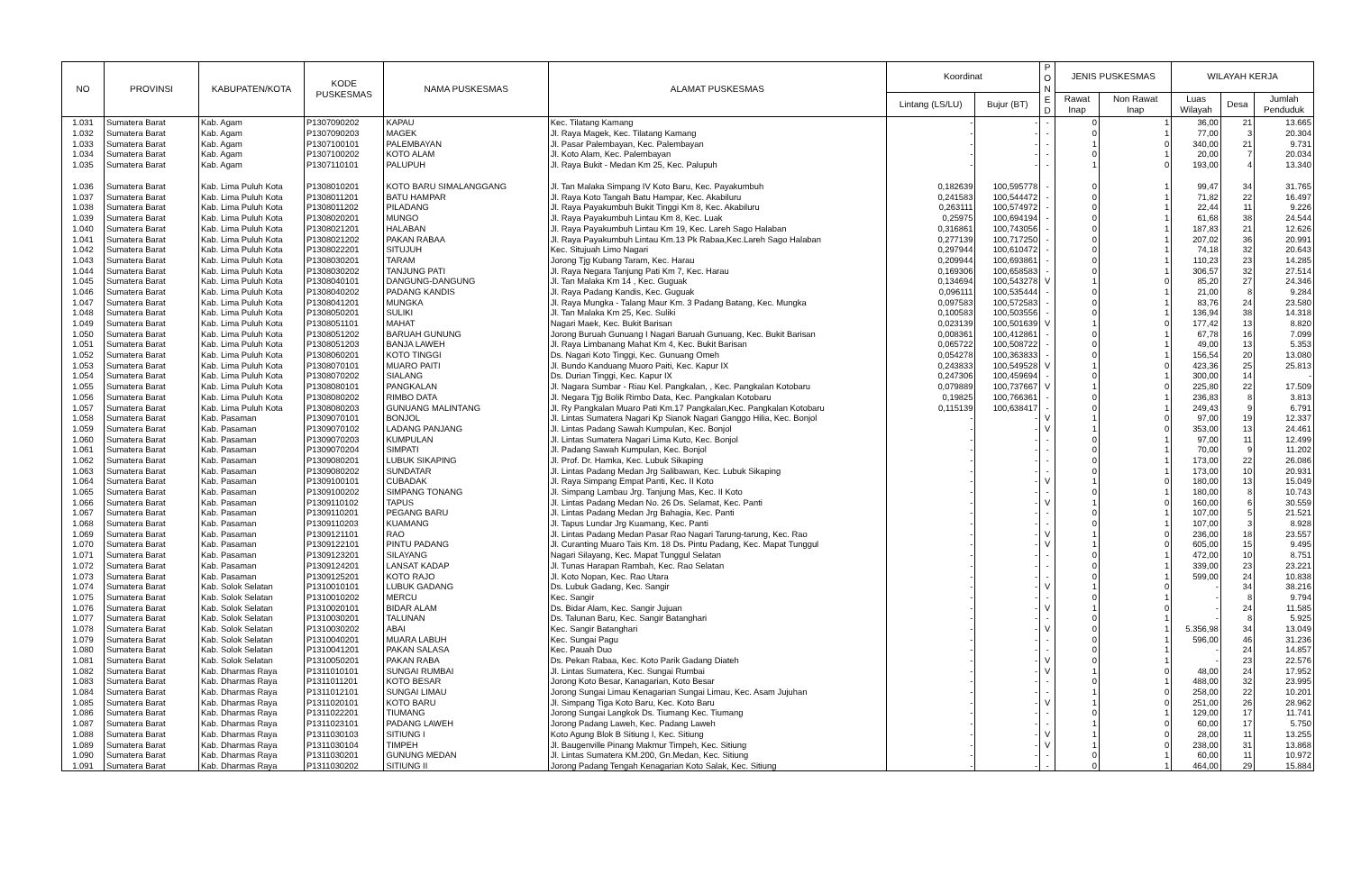| NO | PROVINSI | KABUPATEN/KOTA | KODE PUSKESMAS | NAMA PUSKESMAS | ALAMAT PUSKESMAS | Koordinat | | P O N E D | JENIS PUSKESMAS | | WILAYAH KERJA | | |
| --- | --- | --- | --- | --- | --- | --- | --- | --- | --- | --- | --- | --- | --- |
| | | | | | | Lintang (LS/LU) | Bujur (BT) | | Rawat Inap | Non Rawat Inap | Luas Wilayah | Desa | Jumlah Penduduk |
| 1.031 | Sumatera Barat | Kab. Agam | P1307090202 | KAPAU | Kec. Tilatang Kamang | - | - | - | 0 | 1 | 36,00 | 21 | 13.665 |
| 1.032 | Sumatera Barat | Kab. Agam | P1307090203 | MAGEK | Jl. Raya Magek, Kec. Tilatang Kamang | - | - | - | 0 | 1 | 77,00 | 3 | 20.304 |
| 1.033 | Sumatera Barat | Kab. Agam | P1307100101 | PALEMBAYAN | Jl. Pasar Palembayan, Kec. Palembayan | - | - | - | 1 | 0 | 340,00 | 21 | 9.731 |
| 1.034 | Sumatera Barat | Kab. Agam | P1307100202 | KOTO ALAM | Jl. Koto Alam, Kec. Palembayan | - | - | - | 0 | 1 | 20,00 | 7 | 20.034 |
| 1.035 | Sumatera Barat | Kab. Agam | P1307110101 | PALUPUH | Jl. Raya Bukit - Medan Km 25, Kec. Palupuh | - | - | - | 1 | 0 | 193,00 | 4 | 13.340 |
| 1.036 | Sumatera Barat | Kab. Lima Puluh Kota | P1308010201 | KOTO BARU SIMALANGGANG | Jl. Tan Malaka Simpang IV Koto Baru, Kec. Payakumbuh | 0,182639 | 100,595778 | - | 0 | 1 | 99,47 | 34 | 31.765 |
| 1.037 | Sumatera Barat | Kab. Lima Puluh Kota | P1308011201 | BATU HAMPAR | Jl. Raya Koto Tangah Batu Hampar, Kec. Akabiluru | 0,241583 | 100,544472 | - | 0 | 1 | 71,82 | 22 | 16.497 |
| 1.038 | Sumatera Barat | Kab. Lima Puluh Kota | P1308011202 | PILADANG | Jl. Raya Payakumbuh Bukit Tinggi Km 8, Kec. Akabiluru | 0,263111 | 100,574972 | - | 0 | 1 | 22,44 | 11 | 9.226 |
| 1.039 | Sumatera Barat | Kab. Lima Puluh Kota | P1308020201 | MUNGO | Jl. Raya Payakumbuh Lintau Km 8, Kec. Luak | 0,25975 | 100,694194 | - | 0 | 1 | 61,68 | 38 | 24.544 |
| 1.040 | Sumatera Barat | Kab. Lima Puluh Kota | P1308021201 | HALABAN | Jl. Raya Payakumbuh Lintau Km 19, Kec. Lareh Sago Halaban | 0,316861 | 100,743056 | - | 0 | 1 | 187,83 | 21 | 12.626 |
| 1.041 | Sumatera Barat | Kab. Lima Puluh Kota | P1308021202 | PAKAN RABAA | Jl. Raya Payakumbuh Lintau Km.13 Pk Rabaa,Kec.Lareh Sago Halaban | 0,277139 | 100,717250 | - | 0 | 1 | 207,02 | 36 | 20.991 |
| 1.042 | Sumatera Barat | Kab. Lima Puluh Kota | P1308022201 | SITUJUH | Kec. Situjuah Limo Nagari | 0,297944 | 100,610472 | - | 0 | 1 | 74,18 | 32 | 20.643 |
| 1.043 | Sumatera Barat | Kab. Lima Puluh Kota | P1308030201 | TARAM | Jorong Tjg Kubang Taram, Kec. Harau | 0,209944 | 100,693861 | - | 0 | 1 | 110,23 | 23 | 14.285 |
| 1.044 | Sumatera Barat | Kab. Lima Puluh Kota | P1308030202 | TANJUNG PATI | Jl. Raya Negara Tanjung Pati Km 7, Kec. Harau | 0,169306 | 100,658583 | - | 0 | 1 | 306,57 | 32 | 27.514 |
| 1.045 | Sumatera Barat | Kab. Lima Puluh Kota | P1308040101 | DANGUNG-DANGUNG | Jl. Tan Malaka Km 14 , Kec. Guguak | 0,134694 | 100,543278 | V | 1 | 0 | 85,20 | 27 | 24.346 |
| 1.046 | Sumatera Barat | Kab. Lima Puluh Kota | P1308040202 | PADANG KANDIS | Jl. Raya Padang Kandis, Kec. Guguak | 0,096111 | 100,535444 | - | 0 | 1 | 21,00 | 8 | 9.284 |
| 1.047 | Sumatera Barat | Kab. Lima Puluh Kota | P1308041201 | MUNGKA | Jl. Raya Mungka - Talang Maur Km. 3 Padang Batang, Kec. Mungka | 0,097583 | 100,572583 | - | 0 | 1 | 83,76 | 24 | 23.580 |
| 1.048 | Sumatera Barat | Kab. Lima Puluh Kota | P1308050201 | SULIKI | Jl. Tan Malaka Km 25, Kec. Suliki | 0,100583 | 100,503556 | - | 0 | 1 | 136,94 | 38 | 14.318 |
| 1.049 | Sumatera Barat | Kab. Lima Puluh Kota | P1308051101 | MAHAT | Nagari Maek, Kec. Bukit Barisan | 0,023139 | 100,501639 | V | 1 | 0 | 177,42 | 13 | 8.820 |
| 1.050 | Sumatera Barat | Kab. Lima Puluh Kota | P1308051202 | BARUAH GUNUNG | Jorong Buruah Gunuang I Nagari Baruah Gunuang, Kec. Bukit Barisan | 0,008361 | 100,412861 | - | 0 | 1 | 67,78 | 16 | 7.099 |
| 1.051 | Sumatera Barat | Kab. Lima Puluh Kota | P1308051203 | BANJA LAWEH | Jl. Raya Limbanang Mahat Km 4, Kec. Bukit Barisan | 0,065722 | 100,508722 | - | 0 | 1 | 49,00 | 13 | 5.353 |
| 1.052 | Sumatera Barat | Kab. Lima Puluh Kota | P1308060201 | KOTO TINGGI | Ds. Nagari Koto Tinggi, Kec. Gunuang Omeh | 0,054278 | 100,363833 | - | 0 | 1 | 156,54 | 20 | 13.080 |
| 1.053 | Sumatera Barat | Kab. Lima Puluh Kota | P1308070101 | MUARO PAITI | Jl. Bundo Kanduang Muoro Paiti, Kec. Kapur IX | 0,243833 | 100,549528 | V | 1 | 0 | 423,36 | 25 | 25.813 |
| 1.054 | Sumatera Barat | Kab. Lima Puluh Kota | P1308070202 | SIALANG | Ds. Durian Tinggi, Kec. Kapur IX | 0,247306 | 100,459694 | - | 0 | 1 | 300,00 | 14 | - |
| 1.055 | Sumatera Barat | Kab. Lima Puluh Kota | P1308080101 | PANGKALAN | Jl. Nagara Sumbar - Riau Kel. Pangkalan, , Kec. Pangkalan Kotobaru | 0,079889 | 100,737667 | V | 1 | 0 | 225,80 | 22 | 17.509 |
| 1.056 | Sumatera Barat | Kab. Lima Puluh Kota | P1308080202 | RIMBO DATA | Jl. Negara Tjg Bolik Rimbo Data, Kec. Pangkalan Kotobaru | 0,19825 | 100,766361 | - | 0 | 1 | 236,83 | 8 | 3.813 |
| 1.057 | Sumatera Barat | Kab. Lima Puluh Kota | P1308080203 | GUNUANG MALINTANG | Jl. Ry Pangkalan Muaro Pati Km.17 Pangkalan,Kec. Pangkalan Kotobaru | 0,115139 | 100,638417 | - | 0 | 1 | 249,43 | 9 | 6.791 |
| 1.058 | Sumatera Barat | Kab. Pasaman | P1309070101 | BONJOL | Jl. Lintas Sumatera Nagari Kp Sianok Nagari Ganggo Hilia, Kec. Bonjol | - | - | V | 1 | 0 | 97,00 | 19 | 12.337 |
| 1.059 | Sumatera Barat | Kab. Pasaman | P1309070102 | LADANG PANJANG | Jl. Lintas Padang Sawah Kumpulan, Kec. Bonjol | - | - | V | 1 | 0 | 353,00 | 13 | 24.461 |
| 1.060 | Sumatera Barat | Kab. Pasaman | P1309070203 | KUMPULAN | Jl. Lintas Sumatera Nagari Lima Kuto, Kec. Bonjol | - | - | - | 0 | 1 | 97,00 | 11 | 12.499 |
| 1.061 | Sumatera Barat | Kab. Pasaman | P1309070204 | SIMPATI | Jl. Padang Sawah Kumpulan, Kec. Bonjol | - | - | - | 0 | 1 | 70,00 | 9 | 11.202 |
| 1.062 | Sumatera Barat | Kab. Pasaman | P1309080201 | LUBUK SIKAPING | Jl. Prof. Dr. Hamka, Kec. Lubuk Sikaping | - | - | - | 0 | 1 | 173,00 | 22 | 26.086 |
| 1.063 | Sumatera Barat | Kab. Pasaman | P1309080202 | SUNDATAR | Jl. Lintas Padang Medan Jrg Salibawan, Kec. Lubuk Sikaping | - | - | - | 0 | 1 | 173,00 | 10 | 20.931 |
| 1.064 | Sumatera Barat | Kab. Pasaman | P1309100101 | CUBADAK | Jl. Raya Simpang Empat Panti, Kec. II Koto | - | - | V | 1 | 0 | 180,00 | 13 | 15.049 |
| 1.065 | Sumatera Barat | Kab. Pasaman | P1309100202 | SIMPANG TONANG | Jl. Simpang Lambau Jrg. Tanjung Mas, Kec. II Koto | - | - | - | 0 | 1 | 180,00 | 8 | 10.743 |
| 1.066 | Sumatera Barat | Kab. Pasaman | P1309110102 | TAPUS | Jl. Lintas Padang Medan No. 26 Ds. Selamat, Kec. Panti | - | - | V | 1 | 0 | 160,00 | 6 | 30.559 |
| 1.067 | Sumatera Barat | Kab. Pasaman | P1309110201 | PEGANG BARU | Jl. Lintas Padang Medan Jrg Bahagia, Kec. Panti | - | - | - | 0 | 1 | 107,00 | 5 | 21.521 |
| 1.068 | Sumatera Barat | Kab. Pasaman | P1309110203 | KUAMANG | Jl. Tapus Lundar Jrg Kuamang, Kec. Panti | - | - | - | 0 | 1 | 107,00 | 3 | 8.928 |
| 1.069 | Sumatera Barat | Kab. Pasaman | P1309121101 | RAO | Jl. Lintas Padang Medan Pasar Rao Nagari Tarung-tarung, Kec. Rao | - | - | V | 1 | 0 | 236,00 | 18 | 23.557 |
| 1.070 | Sumatera Barat | Kab. Pasaman | P1309122101 | PINTU PADANG | Jl. Curanting Muaro Tais Km. 18 Ds. Pintu Padang, Kec. Mapat Tunggul | - | - | V | 1 | 0 | 605,00 | 15 | 9.495 |
| 1.071 | Sumatera Barat | Kab. Pasaman | P1309123201 | SILAYANG | Nagari Silayang, Kec. Mapat Tunggul Selatan | - | - | - | 0 | 1 | 472,00 | 10 | 8.751 |
| 1.072 | Sumatera Barat | Kab. Pasaman | P1309124201 | LANSAT KADAP | Jl. Tunas Harapan Rambah, Kec. Rao Selatan | - | - | - | 0 | 1 | 339,00 | 23 | 23.221 |
| 1.073 | Sumatera Barat | Kab. Pasaman | P1309125201 | KOTO RAJO | Jl. Koto Nopan, Kec. Rao Utara | - | - | - | 0 | 1 | 599,00 | 24 | 10.838 |
| 1.074 | Sumatera Barat | Kab. Solok Selatan | P1310010101 | LUBUK GADANG | Ds. Lubuk Gadang, Kec. Sangir | - | - | V | 1 | 0 | - | 34 | 38.216 |
| 1.075 | Sumatera Barat | Kab. Solok Selatan | P1310010202 | MERCU | Kec. Sangir | - | - | - | 0 | 1 | - | 8 | 9.794 |
| 1.076 | Sumatera Barat | Kab. Solok Selatan | P1310020101 | BIDAR ALAM | Ds. Bidar Alam, Kec. Sangir Jujuan | - | - | V | 1 | 0 | - | 24 | 11.585 |
| 1.077 | Sumatera Barat | Kab. Solok Selatan | P1310030201 | TALUNAN | Ds. Talunan Baru, Kec. Sangir Batanghari | - | - | - | 0 | 1 | - | 8 | 5.925 |
| 1.078 | Sumatera Barat | Kab. Solok Selatan | P1310030202 | ABAI | Kec. Sangir Batanghari | - | - | V | 0 | 1 | 5.356,98 | 34 | 13.049 |
| 1.079 | Sumatera Barat | Kab. Solok Selatan | P1310040201 | MUARA LABUH | Kec. Sungai Pagu | - | - | - | 0 | 1 | 596,00 | 46 | 31.236 |
| 1.080 | Sumatera Barat | Kab. Solok Selatan | P1310041201 | PAKAN SALASA | Kec. Pauah Duo | - | - | - | 0 | 1 | - | 24 | 14.857 |
| 1.081 | Sumatera Barat | Kab. Solok Selatan | P1310050201 | PAKAN RABA | Ds. Pekan Rabaa, Kec. Koto Parik Gadang Diateh | - | - | V | 0 | 1 | - | 23 | 22.576 |
| 1.082 | Sumatera Barat | Kab. Dharmas Raya | P1311010101 | SUNGAI RUMBAI | Jl. Lintas Sumatera, Kec. Sungai Rumbai | - | - | V | 1 | 0 | 48,00 | 24 | 17.952 |
| 1.083 | Sumatera Barat | Kab. Dharmas Raya | P1311011201 | KOTO BESAR | Jorong Koto Besar, Kanagarian, Koto Besar | - | - | - | 0 | 1 | 488,00 | 32 | 23.995 |
| 1.084 | Sumatera Barat | Kab. Dharmas Raya | P1311012101 | SUNGAI LIMAU | Jorong Sungai Limau Kenagarian Sungai Limau, Kec. Asam Jujuhan | - | - | - | 1 | 0 | 258,00 | 22 | 10.201 |
| 1.085 | Sumatera Barat | Kab. Dharmas Raya | P1311020101 | KOTO BARU | Jl. Simpang Tiga Koto Baru, Kec. Koto Baru | - | - | V | 1 | 0 | 251,00 | 26 | 28.962 |
| 1.086 | Sumatera Barat | Kab. Dharmas Raya | P1311022201 | TIUMANG | Jorong Sungai Langkok Ds. Tiumang Kec. Tiumang | - | - | - | 0 | 1 | 129,00 | 17 | 11.741 |
| 1.087 | Sumatera Barat | Kab. Dharmas Raya | P1311023101 | PADANG LAWEH | Jorong Padang Laweh, Kec. Padang Laweh | - | - | - | 1 | 0 | 60,00 | 17 | 5.750 |
| 1.088 | Sumatera Barat | Kab. Dharmas Raya | P1311030103 | SITIUNG I | Koto Agung Blok B Sitiung I, Kec. Sitiung | - | - | V | 1 | 0 | 28,00 | 11 | 13.255 |
| 1.089 | Sumatera Barat | Kab. Dharmas Raya | P1311030104 | TIMPEH | Jl. Baugenville Pinang Makmur Timpeh, Kec. Sitiung | - | - | V | 1 | 0 | 238,00 | 31 | 13.868 |
| 1.090 | Sumatera Barat | Kab. Dharmas Raya | P1311030201 | GUNUNG MEDAN | Jl. Lintas Sumatera KM.200, Gn.Medan, Kec. Sitiung | - | - | - | 0 | 1 | 60,00 | 11 | 10.972 |
| 1.091 | Sumatera Barat | Kab. Dharmas Raya | P1311030202 | SITIUNG II | Jorong Padang Tengah Kenagarian Koto Salak, Kec. Sitiung | - | - | - | 0 | 1 | 464,00 | 29 | 15.884 |